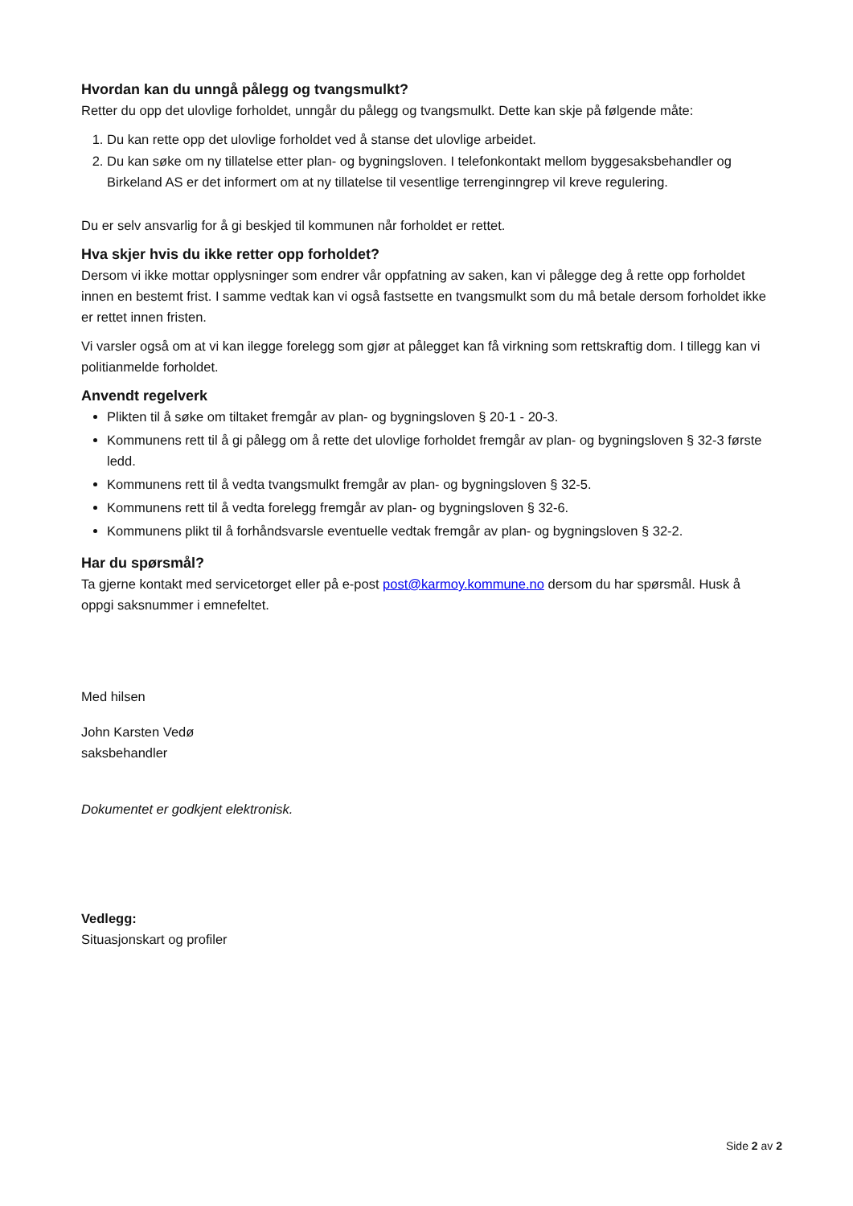Hvordan kan du unngå pålegg og tvangsmulkt?
Retter du opp det ulovlige forholdet, unngår du pålegg og tvangsmulkt. Dette kan skje på følgende måte:
1. Du kan rette opp det ulovlige forholdet ved å stanse det ulovlige arbeidet.
2. Du kan søke om ny tillatelse etter plan- og bygningsloven. I telefonkontakt mellom byggesaksbehandler og Birkeland AS er det informert om at ny tillatelse til vesentlige terrenginngrep vil kreve regulering.
Du er selv ansvarlig for å gi beskjed til kommunen når forholdet er rettet.
Hva skjer hvis du ikke retter opp forholdet?
Dersom vi ikke mottar opplysninger som endrer vår oppfatning av saken, kan vi pålegge deg å rette opp forholdet innen en bestemt frist. I samme vedtak kan vi også fastsette en tvangsmulkt som du må betale dersom forholdet ikke er rettet innen fristen.
Vi varsler også om at vi kan ilegge forelegg som gjør at pålegget kan få virkning som rettskraftig dom. I tillegg kan vi politianmelde forholdet.
Anvendt regelverk
Plikten til å søke om tiltaket fremgår av plan- og bygningsloven § 20-1 - 20-3.
Kommunens rett til å gi pålegg om å rette det ulovlige forholdet fremgår av plan- og bygningsloven § 32-3 første ledd.
Kommunens rett til å vedta tvangsmulkt fremgår av plan- og bygningsloven § 32-5.
Kommunens rett til å vedta forelegg fremgår av plan- og bygningsloven § 32-6.
Kommunens plikt til å forhåndsvarsle eventuelle vedtak fremgår av plan- og bygningsloven § 32-2.
Har du spørsmål?
Ta gjerne kontakt med servicetorget eller på e-post post@karmoy.kommune.no dersom du har spørsmål. Husk å oppgi saksnummer i emnefeltet.
Med hilsen
John Karsten Vedø
saksbehandler
Dokumentet er godkjent elektronisk.
Vedlegg:
Situasjonskart og profiler
Side 2 av 2